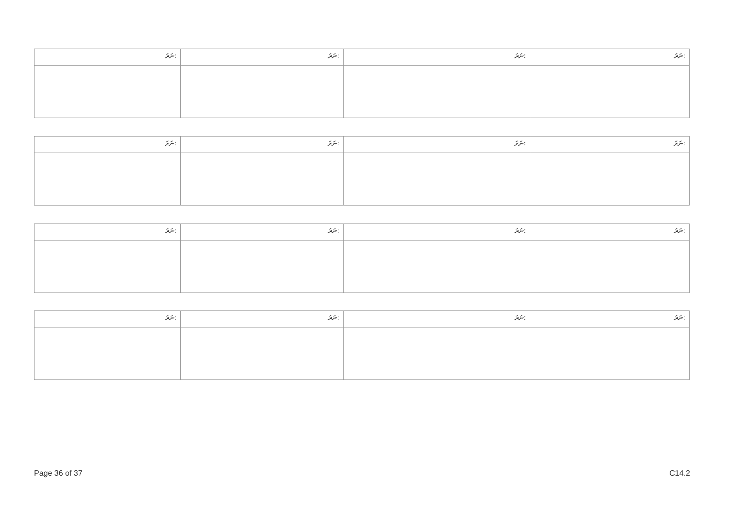| ނަރަ: | ނަރަ: | ނަރަ: | ނަރަ: |
| ނަރަ: | ނަރަ: | ނަރަ: | ނަރަ: |
| ނަރަ: | ނަރަ: | ނަރަ: | ނަރަ: |
| ނަރަ: | ނަރަ: | ނަރަ: | ނަރަ: |
Page 36 of 37 C14.2